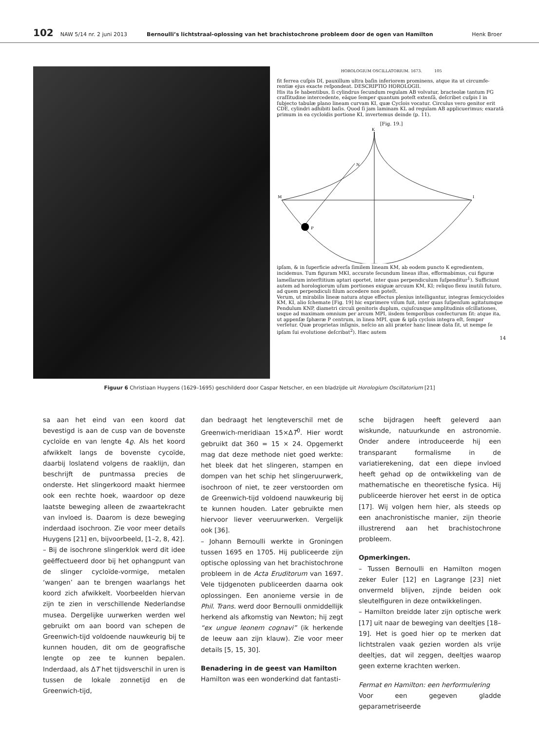102 NAW 5/14 nr. 2 juni 2013 Bernoulli’s lichtstraal-oplossing van het brachistochrone probleem door de ogen van Hamilton Henk Broer
HOROLOGIUM OSCILLATORIUM. 1673. 105
fit ferrea cuſpis DI, pauxillum ultra baſin inferiorem prominens, atque ita ut circumfe- rentiæ ejus exacte reſpondeat. DESCRIPTIO HOROLOGII.
His ita ſe habentibus, ſi cylindrus ſecundum regulam AB volvatur, bracteolæ tantum FG craſſitudine intercedente, eâque ſemper quantum poteſt extenſâ, deſcribet cuſpis I in ſubjecto tabulæ plano lineam curvam KI, quæ Cyclois vocatur. Circulus vero genitor erit CDE, cylindri adhibiti baſis. Quod ſi jam laminam KL ad regulam AB applicuerimus; exaratâ primum in ea cycloidis portione KI, invertemus deinde (p. 11).
[Fig. 19.]
K
N
M
I
P
ipſam, & in ſuperficie adverſa ſimilem lineam KM, ab eodem puncto K egredientem, incidemus. Tum figuram MKI, accurate ſecundum lineas iſtas, efformabimus, cui figuræ lamellarum interſtitium aptari oportet, inter quas perpendiculum ſuſpenditur<sup>1</sup>). Sufficiunt autem ad horologiorum uſum portiones exiguæ arcuum KM, KI; reliquo flexu inutili futuro, ad quem perpendiculi filum accedere non poteſt.
Verum, ut mirabilis lineæ natura atque effectus plenius intelligantur, integras ſemicycloides KM, KI, alio ſchemate [Fig. 19] hic exprimere viſum fuit, inter quas ſuſpenſum agitatumque Pendulum KNP, diametri circuli genitoris duplum, cujuſcunque amplitudinis oſcillationes, usque ad maximam omnium per arcum MPI, iisdem temporibus confecturum ſit: atque ita, ut appenſæ ſphæræ P centrum, in linea MPI, quæ & ipſa cyclois integra eſt, ſemper verſetur. Quæ proprietas inſignis, neſcio an alii præter hanc lineæ data ſit, ut nempe ſe ipſam ſui evolutione deſcribat<sup>2</sup>). Hæc autem
14
Figuur 6 Christiaan Huygens (1629–1695) geschilderd door Caspar Netscher, en een bladzijde uit Horologium Oscillatorium [21]
sa aan het eind van een koord dat bevestigd is aan de cusp van de bovenste cycloïde en van lengte 4ϱ. Als het koord afwikkelt langs de bovenste cycoïde, daarbij loslatend volgens de raaklijn, dan beschrijft de puntmassa precies de onderste. Het slingerkoord maakt hiermee ook een rechte hoek, waardoor op deze laatste beweging alleen de zwaartekracht van invloed is. Daarom is deze beweging inderdaad isochroon. Zie voor meer details Huygens [21] en, bijvoorbeeld, [1–2, 8, 42].
– Bij de isochrone slingerklok werd dit idee geëffectueerd door bij het ophangpunt van de slinger cycloïde-vormige, metalen ‘wangen’ aan te brengen waarlangs het koord zich afwikkelt. Voorbeelden hiervan zijn te zien in verschillende Nederlandse musea. Dergelijke uurwerken werden wel gebruikt om aan boord van schepen de Greenwich-tijd voldoende nauwkeurig bij te kunnen houden, dit om de geografische lengte op zee te kunnen bepalen. Inderdaad, als ΔT het tijdsverschil in uren is tussen de lokale zonnetijd en de Greenwich-tijd,
dan bedraagt het lengteverschil met de Greenwich-meridiaan 15×ΔT<sup>0</sup>. Hier wordt gebruikt dat 360 = 15 × 24. Opgemerkt mag dat deze methode niet goed werkte: het bleek dat het slingeren, stampen en dompen van het schip het slingeruurwerk, isochroon of niet, te zeer verstoorden om de Greenwich-tijd voldoend nauwkeurig bij te kunnen houden. Later gebruikte men hiervoor liever veeruurwerken. Vergelijk ook [36].
– Johann Bernoulli werkte in Groningen tussen 1695 en 1705. Hij publiceerde zijn optische oplossing van het brachistochrone probleem in de Acta Eruditorum van 1697. Vele tijdgenoten publiceerden daarna ook oplossingen. Een anonieme versie in de Phil. Trans. werd door Bernoulli onmiddellijk herkend als afkomstig van Newton; hij zegt “ex ungue leonem cognavi” (ik herkende de leeuw aan zijn klauw). Zie voor meer details [5, 15, 30].
Benadering in de geest van Hamilton
Hamilton was een wonderkind dat fantasti-
sche bijdragen heeft geleverd aan wiskunde, natuurkunde en astronomie. Onder andere introduceerde hij een transparant formalisme in de variatierekening, dat een diepe invloed heeft gehad op de ontwikkeling van de mathematische en theoretische fysica. Hij publiceerde hierover het eerst in de optica [17]. Wij volgen hem hier, als steeds op een anachronistische manier, zijn theorie illustrerend aan het brachistochrone probleem.
Opmerkingen.
– Tussen Bernoulli en Hamilton mogen zeker Euler [12] en Lagrange [23] niet onvermeld blijven, zijnde beiden ook sleutelfiguren in deze ontwikkelingen.
– Hamilton breidde later zijn optische werk [17] uit naar de beweging van deeltjes [18–19]. Het is goed hier op te merken dat lichtstralen vaak gezien worden als vrije deeltjes, dat wil zeggen, deeltjes waarop geen externe krachten werken.
Fermat en Hamilton: een herformulering
Voor een gegeven gladde geparametriseerde